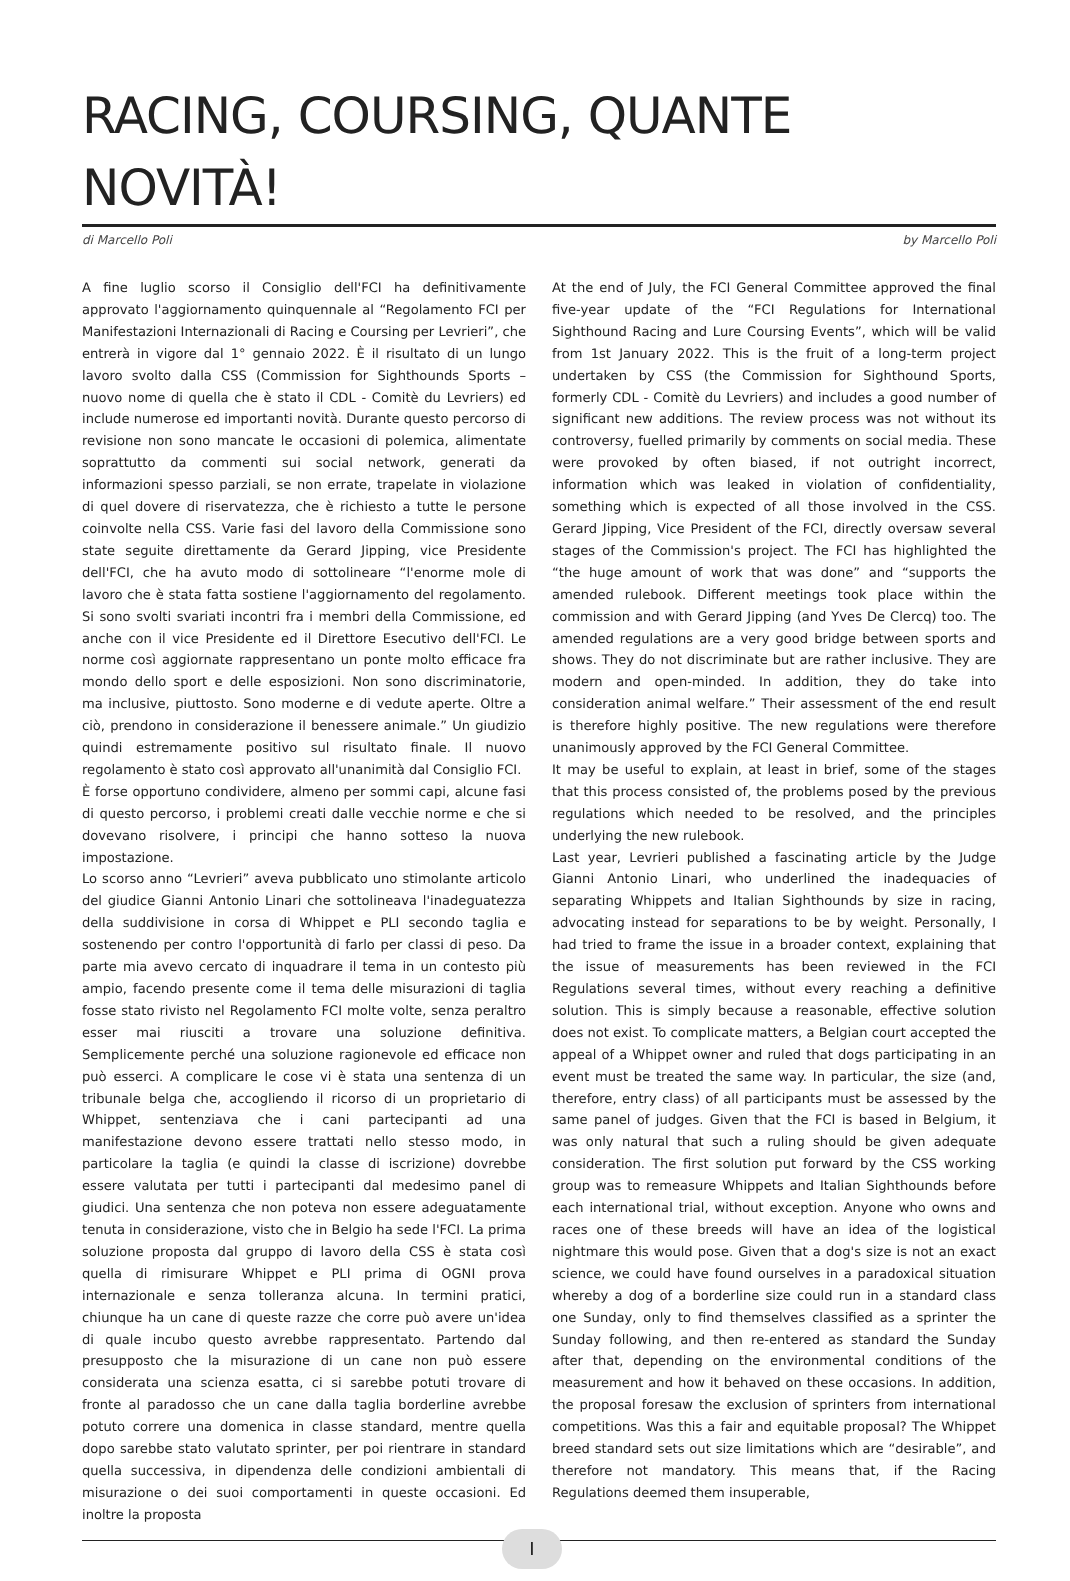RACING, COURSING, QUANTE NOVITÀ!
di Marcello Poli by Marcello Poli
A fine luglio scorso il Consiglio dell'FCI ha definitivamente approvato l'aggiornamento quinquennale al “Regolamento FCI per Manifestazioni Internazionali di Racing e Coursing per Levrieri”, che entrerà in vigore dal 1° gennaio 2022. È il risultato di un lungo lavoro svolto dalla CSS (Commission for Sighthounds Sports – nuovo nome di quella che è stato il CDL - Comitè du Levriers) ed include numerose ed importanti novità. Durante questo percorso di revisione non sono mancate le occasioni di polemica, alimentate soprattutto da commenti sui social network, generati da informazioni spesso parziali, se non errate, trapelate in violazione di quel dovere di riservatezza, che è richiesto a tutte le persone coinvolte nella CSS. Varie fasi del lavoro della Commissione sono state seguite direttamente da Gerard Jipping, vice Presidente dell'FCI, che ha avuto modo di sottolineare “l'enorme mole di lavoro che è stata fatta sostiene l'aggiornamento del regolamento. Si sono svolti svariati incontri fra i membri della Commissione, ed anche con il vice Presidente ed il Direttore Esecutivo dell'FCI. Le norme così aggiornate rappresentano un ponte molto efficace fra mondo dello sport e delle esposizioni. Non sono discriminatorie, ma inclusive, piuttosto. Sono moderne e di vedute aperte. Oltre a ciò, prendono in considerazione il benessere animale.” Un giudizio quindi estremamente positivo sul risultato finale. Il nuovo regolamento è stato così approvato all'unanimità dal Consiglio FCI.
È forse opportuno condividere, almeno per sommi capi, alcune fasi di questo percorso, i problemi creati dalle vecchie norme e che si dovevano risolvere, i principi che hanno sotteso la nuova impostazione.
Lo scorso anno “Levrieri” aveva pubblicato uno stimolante articolo del giudice Gianni Antonio Linari che sottolineava l'inadeguatezza della suddivisione in corsa di Whippet e PLI secondo taglia e sostenendo per contro l'opportunità di farlo per classi di peso. Da parte mia avevo cercato di inquadrare il tema in un contesto più ampio, facendo presente come il tema delle misurazioni di taglia fosse stato rivisto nel Regolamento FCI molte volte, senza peraltro esser mai riusciti a trovare una soluzione definitiva. Semplicemente perché una soluzione ragionevole ed efficace non può esserci. A complicare le cose vi è stata una sentenza di un tribunale belga che, accogliendo il ricorso di un proprietario di Whippet, sentenziava che i cani partecipanti ad una manifestazione devono essere trattati nello stesso modo, in particolare la taglia (e quindi la classe di iscrizione) dovrebbe essere valutata per tutti i partecipanti dal medesimo panel di giudici. Una sentenza che non poteva non essere adeguatamente tenuta in considerazione, visto che in Belgio ha sede l'FCI. La prima soluzione proposta dal gruppo di lavoro della CSS è stata così quella di rimisurare Whippet e PLI prima di OGNI prova internazionale e senza tolleranza alcuna. In termini pratici, chiunque ha un cane di queste razze che corre può avere un'idea di quale incubo questo avrebbe rappresentato. Partendo dal presupposto che la misurazione di un cane non può essere considerata una scienza esatta, ci si sarebbe potuti trovare di fronte al paradosso che un cane dalla taglia borderline avrebbe potuto correre una domenica in classe standard, mentre quella dopo sarebbe stato valutato sprinter, per poi rientrare in standard quella successiva, in dipendenza delle condizioni ambientali di misurazione o dei suoi comportamenti in queste occasioni. Ed inoltre la proposta
At the end of July, the FCI General Committee approved the final five-year update of the “FCI Regulations for International Sighthound Racing and Lure Coursing Events”, which will be valid from 1st January 2022. This is the fruit of a long-term project undertaken by CSS (the Commission for Sighthound Sports, formerly CDL - Comitè du Levriers) and includes a good number of significant new additions. The review process was not without its controversy, fuelled primarily by comments on social media. These were provoked by often biased, if not outright incorrect, information which was leaked in violation of confidentiality, something which is expected of all those involved in the CSS. Gerard Jipping, Vice President of the FCI, directly oversaw several stages of the Commission's project. The FCI has highlighted the “the huge amount of work that was done” and “supports the amended rulebook. Different meetings took place within the commission and with Gerard Jipping (and Yves De Clercq) too. The amended regulations are a very good bridge between sports and shows. They do not discriminate but are rather inclusive. They are modern and open-minded. In addition, they do take into consideration animal welfare.” Their assessment of the end result is therefore highly positive. The new regulations were therefore unanimously approved by the FCI General Committee.
It may be useful to explain, at least in brief, some of the stages that this process consisted of, the problems posed by the previous regulations which needed to be resolved, and the principles underlying the new rulebook.
Last year, Levrieri published a fascinating article by the Judge Gianni Antonio Linari, who underlined the inadequacies of separating Whippets and Italian Sighthounds by size in racing, advocating instead for separations to be by weight. Personally, I had tried to frame the issue in a broader context, explaining that the issue of measurements has been reviewed in the FCI Regulations several times, without every reaching a definitive solution. This is simply because a reasonable, effective solution does not exist. To complicate matters, a Belgian court accepted the appeal of a Whippet owner and ruled that dogs participating in an event must be treated the same way. In particular, the size (and, therefore, entry class) of all participants must be assessed by the same panel of judges. Given that the FCI is based in Belgium, it was only natural that such a ruling should be given adequate consideration. The first solution put forward by the CSS working group was to remeasure Whippets and Italian Sighthounds before each international trial, without exception. Anyone who owns and races one of these breeds will have an idea of the logistical nightmare this would pose. Given that a dog's size is not an exact science, we could have found ourselves in a paradoxical situation whereby a dog of a borderline size could run in a standard class one Sunday, only to find themselves classified as a sprinter the Sunday following, and then re-entered as standard the Sunday after that, depending on the environmental conditions of the measurement and how it behaved on these occasions. In addition, the proposal foresaw the exclusion of sprinters from international competitions. Was this a fair and equitable proposal? The Whippet breed standard sets out size limitations which are “desirable”, and therefore not mandatory. This means that, if the Racing Regulations deemed them insuperable,
I